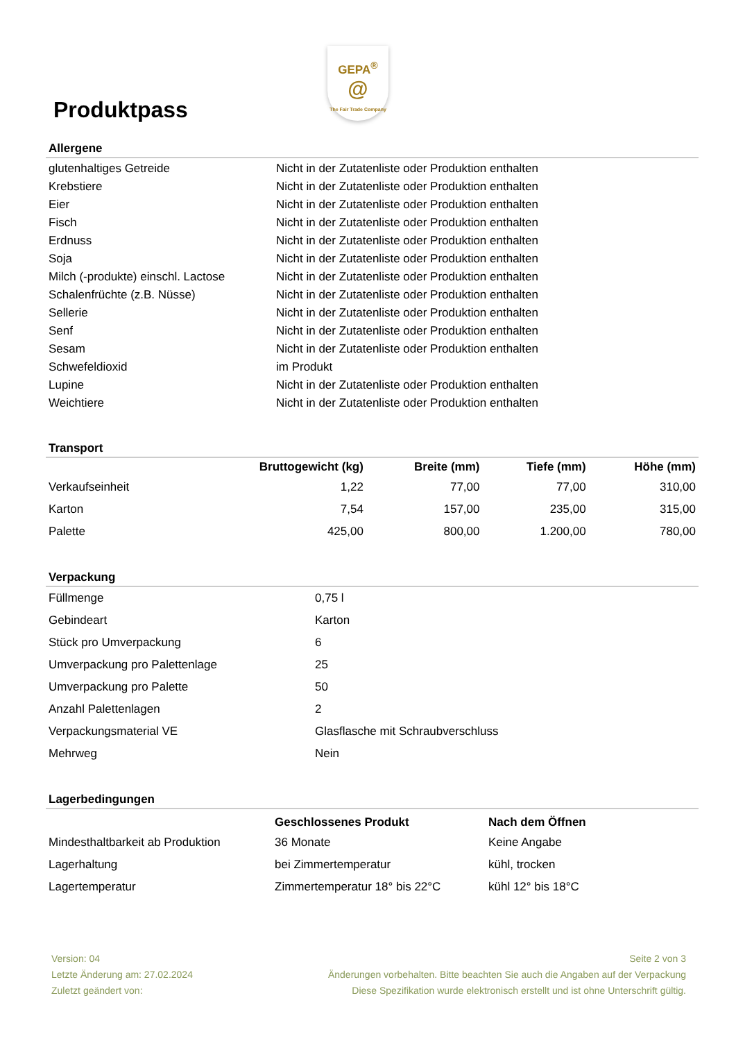Produktpass
GEPA<sup>®</sup>
@
The Fair Trade Company
Allergene
| glutenhaltiges Getreide | Nicht in der Zutatenliste oder Produktion enthalten |
| Krebstiere | Nicht in der Zutatenliste oder Produktion enthalten |
| Eier | Nicht in der Zutatenliste oder Produktion enthalten |
| Fisch | Nicht in der Zutatenliste oder Produktion enthalten |
| Erdnuss | Nicht in der Zutatenliste oder Produktion enthalten |
| Soja | Nicht in der Zutatenliste oder Produktion enthalten |
| Milch (-produkte) einschl. Lactose | Nicht in der Zutatenliste oder Produktion enthalten |
| Schalenfrüchte (z.B. Nüsse) | Nicht in der Zutatenliste oder Produktion enthalten |
| Sellerie | Nicht in der Zutatenliste oder Produktion enthalten |
| Senf | Nicht in der Zutatenliste oder Produktion enthalten |
| Sesam | Nicht in der Zutatenliste oder Produktion enthalten |
| Schwefeldioxid | im Produkt |
| Lupine | Nicht in der Zutatenliste oder Produktion enthalten |
| Weichtiere | Nicht in der Zutatenliste oder Produktion enthalten |
Transport
| | Bruttogewicht (kg) | Breite (mm) | Tiefe (mm) | Höhe (mm) |
| --- | --- | --- | --- | --- |
| Verkaufseinheit | 1,22 | 77,00 | 77,00 | 310,00 |
| Karton | 7,54 | 157,00 | 235,00 | 315,00 |
| Palette | 425,00 | 800,00 | 1.200,00 | 780,00 |
Verpackung
| Füllmenge | 0,75 l |
| Gebindeart | Karton |
| Stück pro Umverpackung | 6 |
| Umverpackung pro Palettenlage | 25 |
| Umverpackung pro Palette | 50 |
| Anzahl Palettenlagen | 2 |
| Verpackungsmaterial VE | Glasflasche mit Schraubverschluss |
| Mehrweg | Nein |
Lagerbedingungen
| | Geschlossenes Produkt | Nach dem Öffnen |
| --- | --- | --- |
| Mindesthaltbarkeit ab Produktion | 36 Monate | Keine Angabe |
| Lagerhaltung | bei Zimmertemperatur | kühl, trocken |
| Lagertemperatur | Zimmertemperatur 18° bis 22°C | kühl 12° bis 18°C |
Version: 04
Letzte Änderung am: 27.02.2024
Zuletzt geändert von:
Seite 2 von 3
Änderungen vorbehalten. Bitte beachten Sie auch die Angaben auf der Verpackung
Diese Spezifikation wurde elektronisch erstellt und ist ohne Unterschrift gültig.